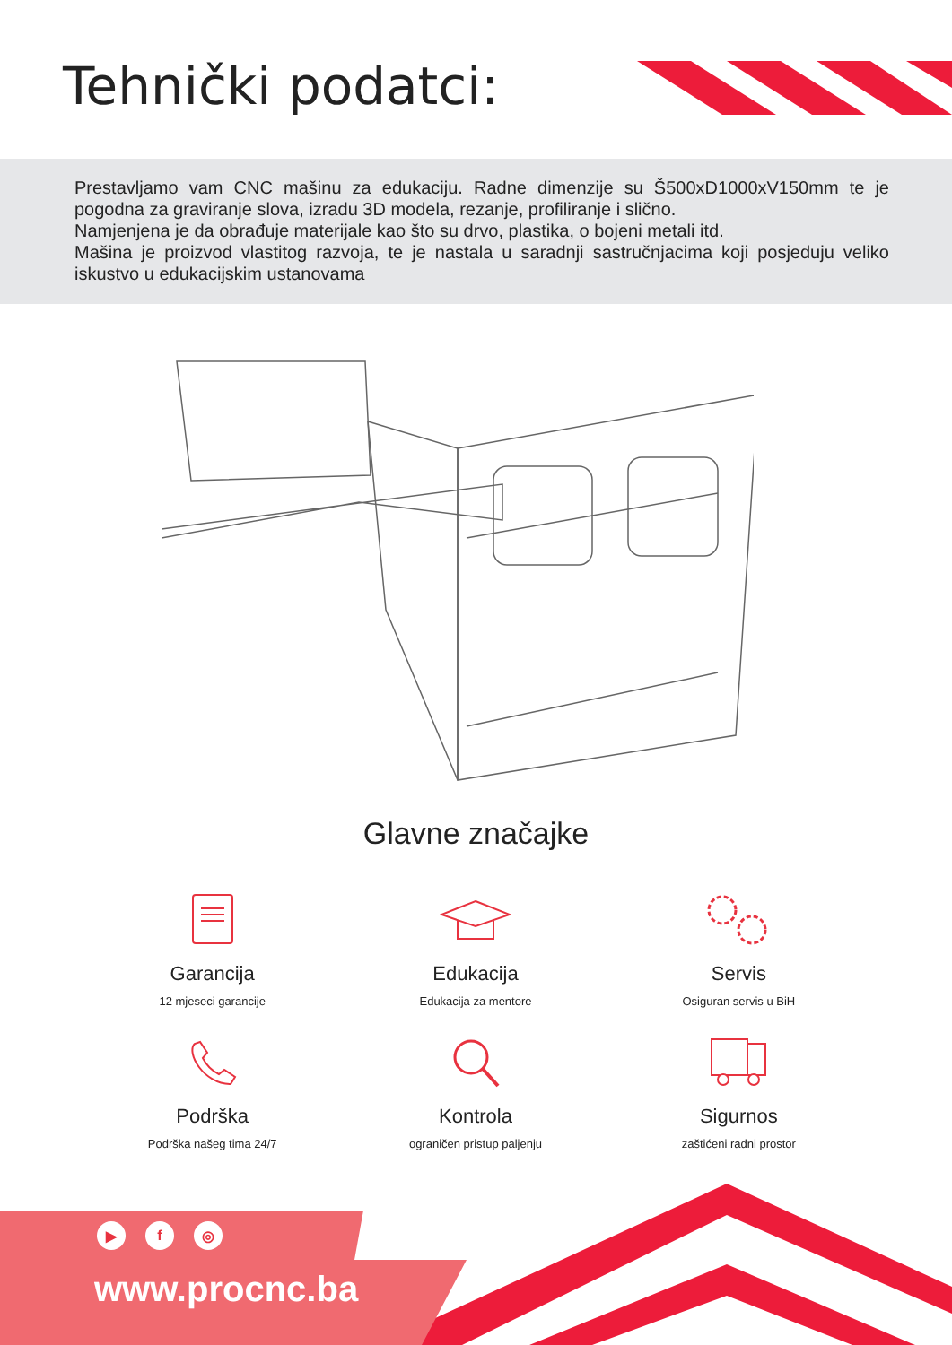Tehnički podatci:
Prestavljamo vam CNC mašinu za edukaciju. Radne dimenzije su Š500xD1000xV150mm te je pogodna za graviranje slova, izradu 3D modela, rezanje, profiliranje i slično.
Namjenjena je da obrađuje materijale kao što su drvo, plastika, o bojeni metali itd.
Mašina je proizvod vlastitog razvoja, te je nastala u saradnji sastručnjacima koji posjeduju veliko iskustvo u edukacijskim ustanovama
Glavne značajke
Garancija
12 mjeseci garancije
Edukacija
Edukacija za mentore
Servis
Osiguran servis u BiH
Podrška
Podrška našeg tima 24/7
Kontrola
ograničen pristup paljenju
Sigurnos
zaštićeni radni prostor
▶ f ◎
www.procnc.ba